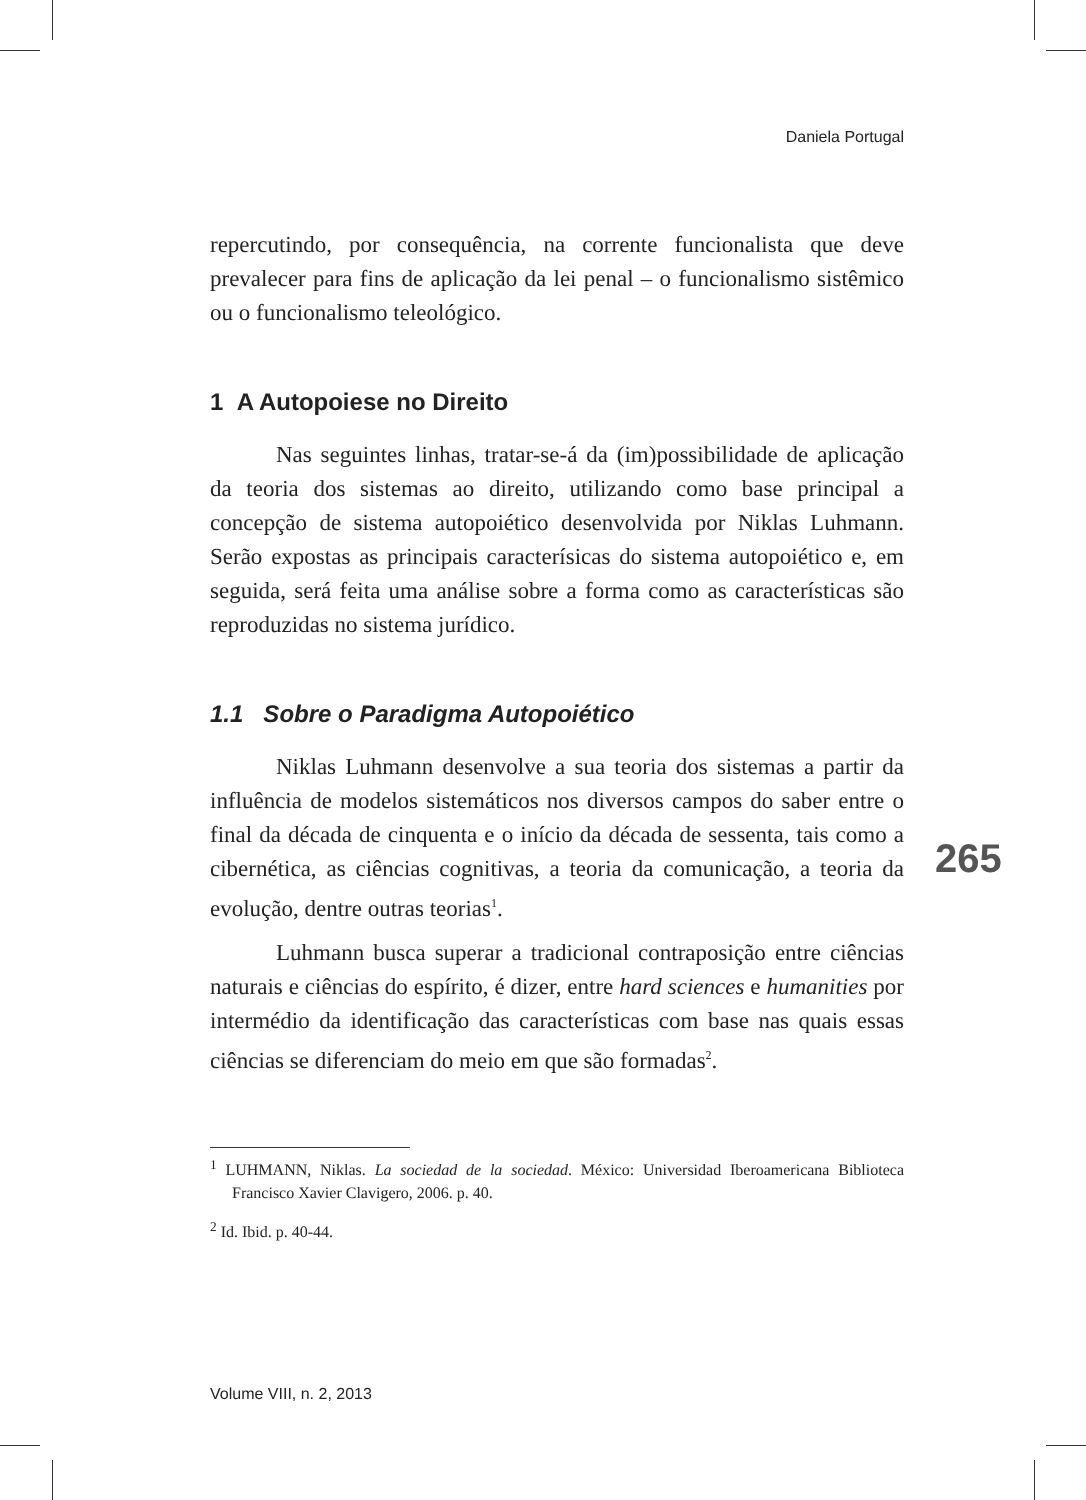Daniela Portugal
repercutindo, por consequência, na corrente funcionalista que deve prevalecer para fins de aplicação da lei penal – o funcionalismo sistêmico ou o funcionalismo teleológico.
1 A Autopoiese no Direito
Nas seguintes linhas, tratar-se-á da (im)possibilidade de aplicação da teoria dos sistemas ao direito, utilizando como base principal a concepção de sistema autopoiético desenvolvida por Niklas Luhmann. Serão expostas as principais caracterísicas do sistema autopoiético e, em seguida, será feita uma análise sobre a forma como as características são reproduzidas no sistema jurídico.
1.1 Sobre o Paradigma Autopoiético
Niklas Luhmann desenvolve a sua teoria dos sistemas a partir da influência de modelos sistemáticos nos diversos campos do saber entre o final da década de cinquenta e o início da década de sessenta, tais como a cibernética, as ciências cognitivas, a teoria da comunicação, a teoria da evolução, dentre outras teorias<sup>1</sup>.
Luhmann busca superar a tradicional contraposição entre ciências naturais e ciências do espírito, é dizer, entre hard sciences e humanities por intermédio da identificação das características com base nas quais essas ciências se diferenciam do meio em que são formadas<sup>2</sup>.
<sup>1</sup> LUHMANN, Niklas. La sociedad de la sociedad. México: Universidad Iberoamericana Biblioteca Francisco Xavier Clavigero, 2006. p. 40.
<sup>2</sup> Id. Ibid. p. 40-44.
265
Volume VIII, n. 2, 2013